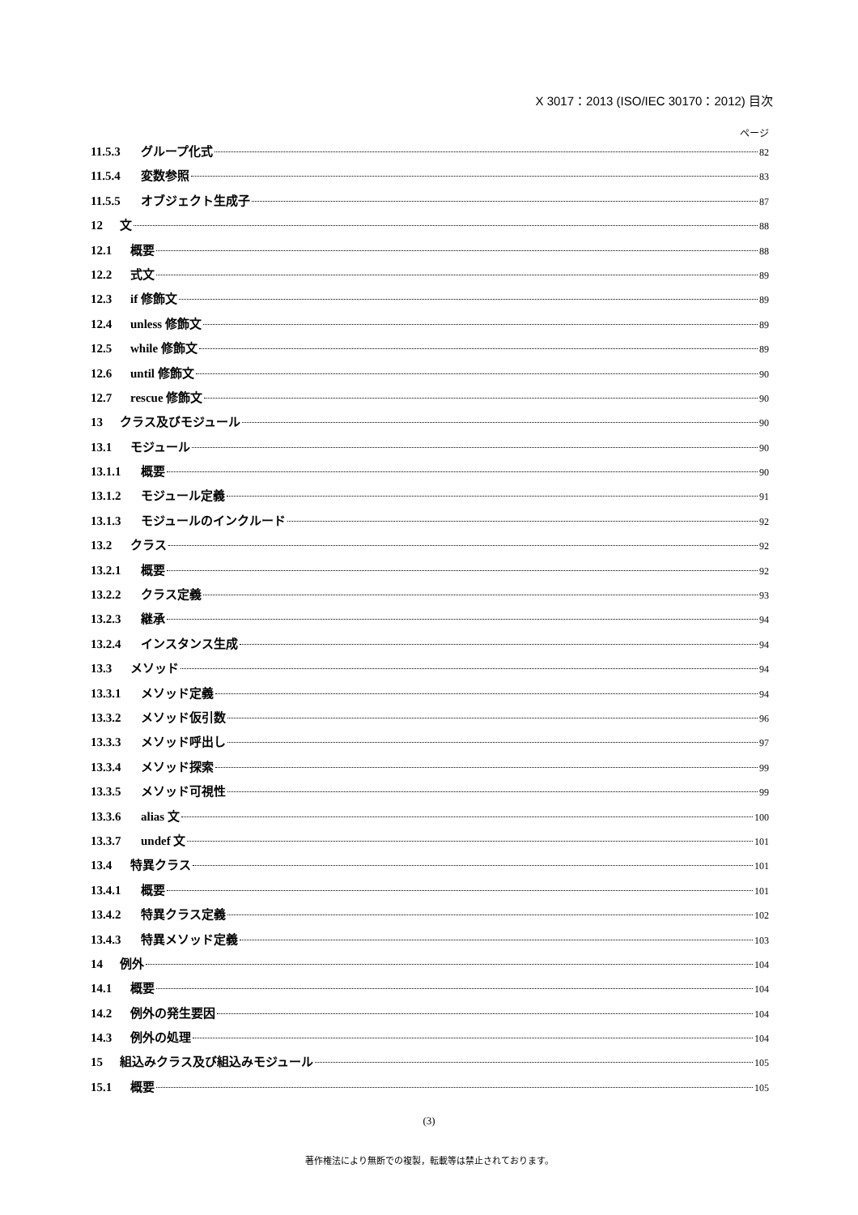X 3017：2013 (ISO/IEC 30170：2012) 目次
ページ
11.5.3 グループ化式 82
11.5.4 変数参照 83
11.5.5 オブジェクト生成子 87
12 文 88
12.1 概要 88
12.2 式文 89
12.3 if 修飾文 89
12.4 unless 修飾文 89
12.5 while 修飾文 89
12.6 until 修飾文 90
12.7 rescue 修飾文 90
13 クラス及びモジュール 90
13.1 モジュール 90
13.1.1 概要 90
13.1.2 モジュール定義 91
13.1.3 モジュールのインクルード 92
13.2 クラス 92
13.2.1 概要 92
13.2.2 クラス定義 93
13.2.3 継承 94
13.2.4 インスタンス生成 94
13.3 メソッド 94
13.3.1 メソッド定義 94
13.3.2 メソッド仮引数 96
13.3.3 メソッド呼出し 97
13.3.4 メソッド探索 99
13.3.5 メソッド可視性 99
13.3.6 alias 文 100
13.3.7 undef 文 101
13.4 特異クラス 101
13.4.1 概要 101
13.4.2 特異クラス定義 102
13.4.3 特異メソッド定義 103
14 例外 104
14.1 概要 104
14.2 例外の発生要因 104
14.3 例外の処理 104
15 組込みクラス及び組込みモジュール 105
15.1 概要 105
(3)
著作権法により無断での複製，転載等は禁止されております。